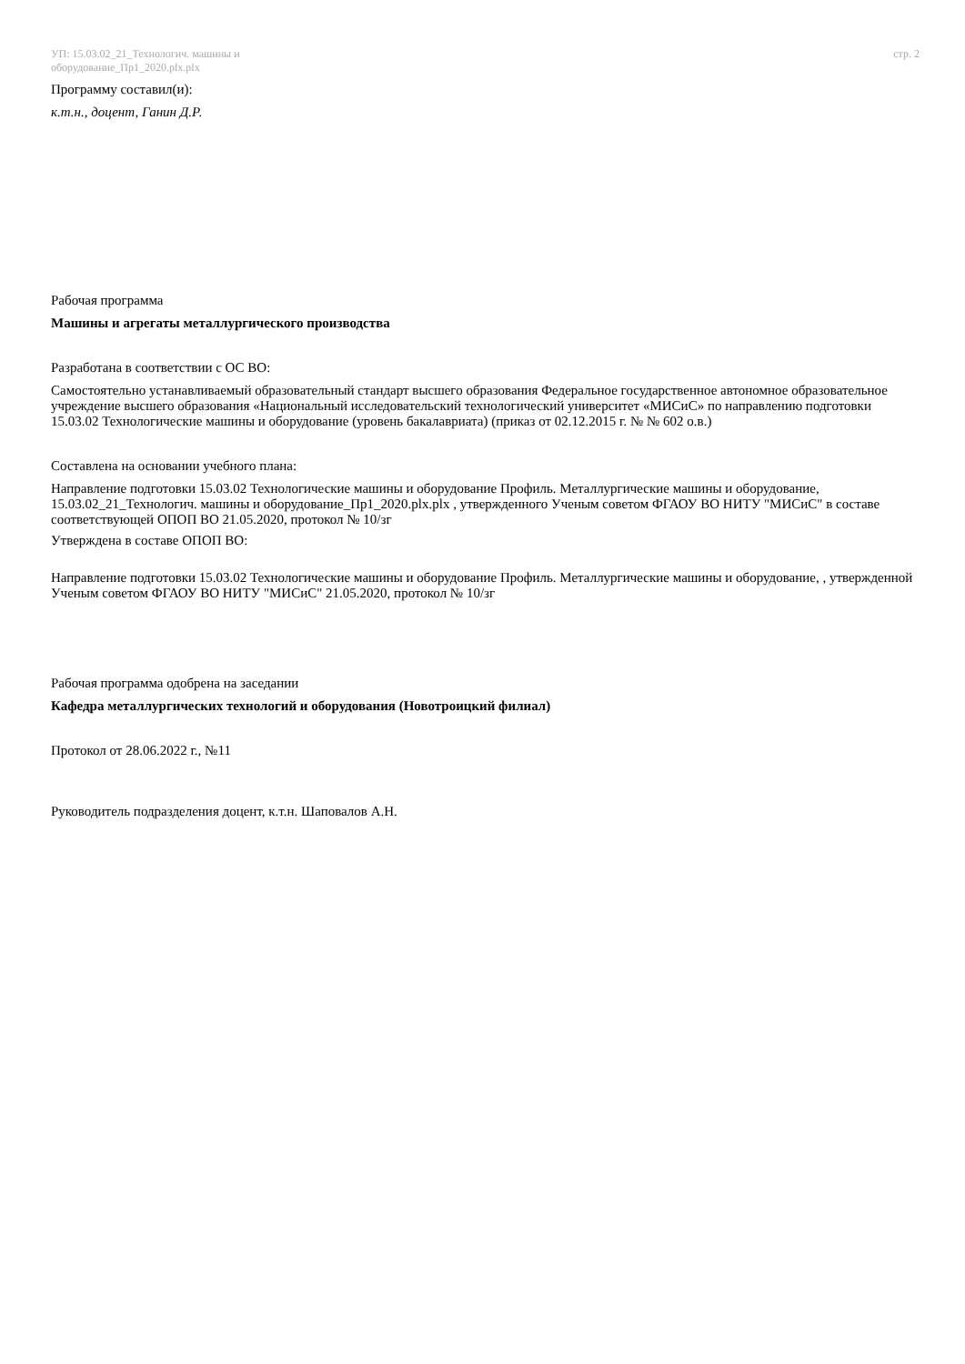УП: 15.03.02_21_Технологич. машины и
оборудование_Пр1_2020.plx.plx
стр. 2
Программу составил(и):
к.т.н., доцент, Ганин Д.Р.
Рабочая программа
Машины и агрегаты металлургического производства
Разработана в соответствии с ОС ВО:
Самостоятельно устанавливаемый образовательный стандарт высшего образования Федеральное государственное автономное образовательное учреждение высшего образования «Национальный исследовательский технологический университет «МИСиС» по направлению подготовки 15.03.02 Технологические машины и оборудование (уровень бакалавриата) (приказ от 02.12.2015 г. № № 602 о.в.)
Составлена на основании учебного плана:
Направление подготовки 15.03.02 Технологические машины и оборудование Профиль. Металлургические машины и оборудование, 15.03.02_21_Технологич. машины и оборудование_Пр1_2020.plx.plx , утвержденного Ученым советом ФГАОУ ВО НИТУ "МИСиС" в составе соответствующей ОПОП ВО 21.05.2020, протокол № 10/зг
Утверждена в составе ОПОП ВО:
Направление подготовки 15.03.02 Технологические машины и оборудование Профиль. Металлургические машины и оборудование, , утвержденной Ученым советом ФГАОУ ВО НИТУ "МИСиС" 21.05.2020, протокол № 10/зг
Рабочая программа одобрена на заседании
Кафедра металлургических технологий и оборудования (Новотроицкий филиал)
Протокол от 28.06.2022 г., №11
Руководитель подразделения доцент, к.т.н. Шаповалов А.Н.